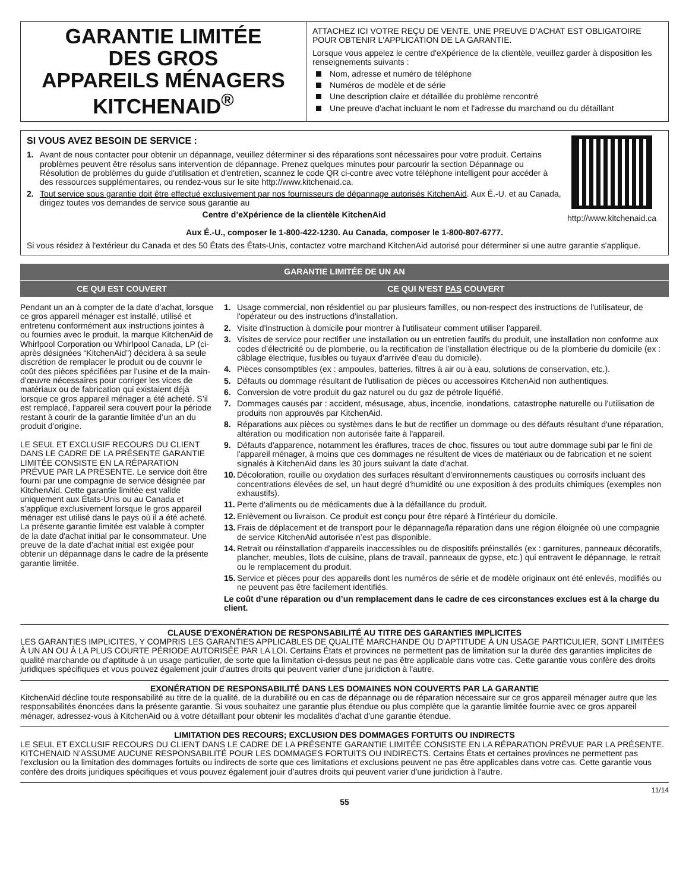GARANTIE LIMITÉE
DES GROS
APPAREILS MÉNAGERS
KITCHENAID<sup>®</sup>
ATTACHEZ ICI VOTRE REÇU DE VENTE. UNE PREUVE D’ACHAT EST OBLIGATOIRE POUR OBTENIR L'APPLICATION DE LA GARANTIE.
Lorsque vous appelez le centre d'eXpérience de la clientèle, veuillez garder à disposition les renseignements suivants :
Nom, adresse et numéro de téléphone
Numéros de modèle et de série
Une description claire et détaillée du problème rencontré
Une preuve d'achat incluant le nom et l'adresse du marchand ou du détaillant
http://www.kitchenaid.ca
SI VOUS AVEZ BESOIN DE SERVICE :
1. Avant de nous contacter pour obtenir un dépannage, veuillez déterminer si des réparations sont nécessaires pour votre produit. Certains problèmes peuvent être résolus sans intervention de dépannage. Prenez quelques minutes pour parcourir la section Dépannage ou Résolution de problèmes du guide d'utilisation et d'entretien, scannez le code QR ci-contre avec votre téléphone intelligent pour accéder à des ressources supplémentaires, ou rendez-vous sur le site http://www.kitchenaid.ca.
2. Tout service sous garantie doit être effectué exclusivement par nos fournisseurs de dépannage autorisés KitchenAid. Aux É.-U. et au Canada, dirigez toutes vos demandes de service sous garantie au
Centre d’eXpérience de la clientèle KitchenAid
Aux É.-U., composer le 1-800-422-1230. Au Canada, composer le 1-800-807-6777.
Si vous résidez à l'extérieur du Canada et des 50 États des États-Unis, contactez votre marchand KitchenAid autorisé pour déterminer si une autre garantie s'applique.
| GARANTIE LIMITÉE DE UN AN | |
| --- | --- |
| CE QUI EST COUVERT | CE QUI N’EST PAS COUVERT |
| Pendant un an à compter de la date d’achat, lorsque ce gros appareil ménager est installé, utilisé et entretenu conformément aux instructions jointes à ou fournies avec le produit, la marque KitchenAid de Whirlpool Corporation ou Whirlpool Canada, LP (ci-après désignées “KitchenAid”) décidera à sa seule discrétion de remplacer le produit ou de couvrir le coût des pièces spécifiées par l’usine et de la main-d’œuvre nécessaires pour corriger les vices de matériaux ou de fabrication qui existaient déjà lorsque ce gros appareil ménager a été acheté. S’il est remplacé, l'appareil sera couvert pour la période restant à courir de la garantie limitée d’un an du produit d’origine. LE SEUL ET EXCLUSIF RECOURS DU CLIENT DANS LE CADRE DE LA PRÉSENTE GARANTIE LIMITÉE CONSISTE EN LA RÉPARATION PRÉVUE PAR LA PRÉSENTE. Le service doit être fourni par une compagnie de service désignée par KitchenAid. Cette garantie limitée est valide uniquement aux États-Unis ou au Canada et s’applique exclusivement lorsque le gros appareil ménager est utilisé dans le pays où il a été acheté. La présente garantie limitée est valable à compter de la date d'achat initial par le consommateur. Une preuve de la date d’achat initial est exigée pour obtenir un dépannage dans le cadre de la présente garantie limitée. | 1. Usage commercial, non résidentiel ou par plusieurs familles, ou non-respect des instructions de l'utilisateur, de l'opérateur ou des instructions d'installation. 2. Visite d'instruction à domicile pour montrer à l'utilisateur comment utiliser l'appareil. 3. Visites de service pour rectifier une installation ou un entretien fautifs du produit, une installation non conforme aux codes d’électricité ou de plomberie, ou la rectification de l'installation électrique ou de la plomberie du domicile (ex : câblage électrique, fusibles ou tuyaux d'arrivée d'eau du domicile). 4. Pièces consomptibles (ex : ampoules, batteries, filtres à air ou à eau, solutions de conservation, etc.). 5. Défauts ou dommage résultant de l'utilisation de pièces ou accessoires KitchenAid non authentiques. 6. Conversion de votre produit du gaz naturel ou du gaz de pétrole liquéfié. 7. Dommages causés par : accident, mésusage, abus, incendie, inondations, catastrophe naturelle ou l'utilisation de produits non approuvés par KitchenAid. 8. Réparations aux pièces ou systèmes dans le but de rectifier un dommage ou des défauts résultant d'une réparation, altération ou modification non autorisée faite à l'appareil. 9. Défauts d'apparence, notamment les éraflures, traces de choc, fissures ou tout autre dommage subi par le fini de l'appareil ménager, à moins que ces dommages ne résultent de vices de matériaux ou de fabrication et ne soient signalés à KitchenAid dans les 30 jours suivant la date d'achat. 10. Décoloration, rouille ou oxydation des surfaces résultant d'environnements caustiques ou corrosifs incluant des concentrations élevées de sel, un haut degré d'humidité ou une exposition à des produits chimiques (exemples non exhaustifs). 11. Perte d'aliments ou de médicaments due à la défaillance du produit. 12. Enlèvement ou livraison. Ce produit est conçu pour être réparé à l'intérieur du domicile. 13. Frais de déplacement et de transport pour le dépannage/la réparation dans une région éloignée où une compagnie de service KitchenAid autorisée n’est pas disponible. 14. Retrait ou réinstallation d'appareils inaccessibles ou de dispositifs préinstallés (ex : garnitures, panneaux décoratifs, plancher, meubles, îlots de cuisine, plans de travail, panneaux de gypse, etc.) qui entravent le dépannage, le retrait ou le remplacement du produit. 15. Service et pièces pour des appareils dont les numéros de série et de modèle originaux ont été enlevés, modifiés ou ne peuvent pas être facilement identifiés. Le coût d’une réparation ou d’un remplacement dans le cadre de ces circonstances exclues est à la charge du client. |
CLAUSE D'EXONÉRATION DE RESPONSABILITÉ AU TITRE DES GARANTIES IMPLICITES
LES GARANTIES IMPLICITES, Y COMPRIS LES GARANTIES APPLICABLES DE QUALITÉ MARCHANDE OU D’APTITUDE À UN USAGE PARTICULIER, SONT LIMITÉES À UN AN OU À LA PLUS COURTE PÉRIODE AUTORISÉE PAR LA LOI. Certains États et provinces ne permettent pas de limitation sur la durée des garanties implicites de qualité marchande ou d'aptitude à un usage particulier, de sorte que la limitation ci-dessus peut ne pas être applicable dans votre cas. Cette garantie vous confère des droits juridiques spécifiques et vous pouvez également jouir d’autres droits qui peuvent varier d’une juridiction à l'autre.
EXONÉRATION DE RESPONSABILITÉ DANS LES DOMAINES NON COUVERTS PAR LA GARANTIE
KitchenAid décline toute responsabilité au titre de la qualité, de la durabilité ou en cas de dépannage ou de réparation nécessaire sur ce gros appareil ménager autre que les responsabilités énoncées dans la présente garantie. Si vous souhaitez une garantie plus étendue ou plus complète que la garantie limitée fournie avec ce gros appareil ménager, adressez-vous à KitchenAid ou à votre détaillant pour obtenir les modalités d'achat d'une garantie étendue.
LIMITATION DES RECOURS; EXCLUSION DES DOMMAGES FORTUITS OU INDIRECTS
LE SEUL ET EXCLUSIF RECOURS DU CLIENT DANS LE CADRE DE LA PRÉSENTE GARANTIE LIMITÉE CONSISTE EN LA RÉPARATION PRÉVUE PAR LA PRÉSENTE. KITCHENAID N’ASSUME AUCUNE RESPONSABILITÉ POUR LES DOMMAGES FORTUITS OU INDIRECTS. Certains États et certaines provinces ne permettent pas l’exclusion ou la limitation des dommages fortuits ou indirects de sorte que ces limitations et exclusions peuvent ne pas être applicables dans votre cas. Cette garantie vous confère des droits juridiques spécifiques et vous pouvez également jouir d’autres droits qui peuvent varier d’une juridiction à l'autre.
11/14
55